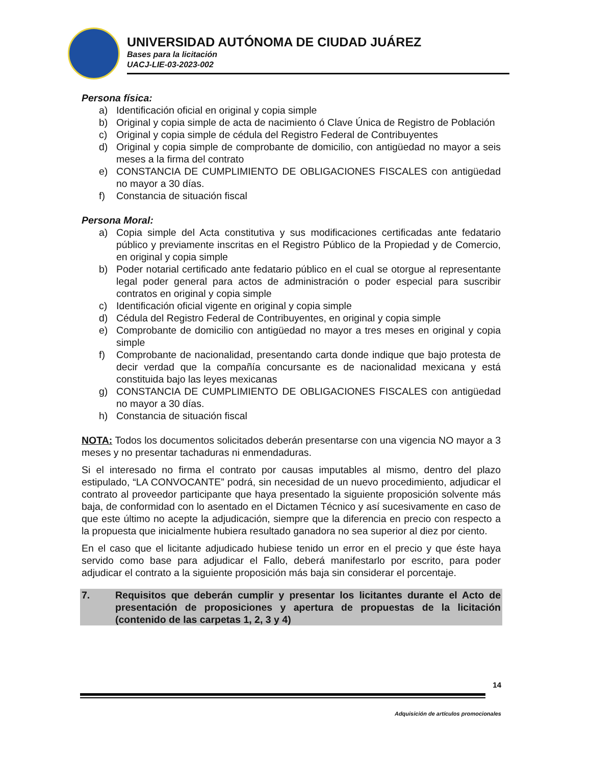UNIVERSIDAD AUTÓNOMA DE CIUDAD JUÁREZ
Bases para la licitación
UACJ-LIE-03-2023-002
Persona física:
a) Identificación oficial en original y copia simple
b) Original y copia simple de acta de nacimiento ó Clave Única de Registro de Población
c) Original y copia simple de cédula del Registro Federal de Contribuyentes
d) Original y copia simple de comprobante de domicilio, con antigüedad no mayor a seis meses a la firma del contrato
e) CONSTANCIA DE CUMPLIMIENTO DE OBLIGACIONES FISCALES con antigüedad no mayor a 30 días.
f) Constancia de situación fiscal
Persona Moral:
a) Copia simple del Acta constitutiva y sus modificaciones certificadas ante fedatario público y previamente inscritas en el Registro Público de la Propiedad y de Comercio, en original y copia simple
b) Poder notarial certificado ante fedatario público en el cual se otorgue al representante legal poder general para actos de administración o poder especial para suscribir contratos en original y copia simple
c) Identificación oficial vigente en original y copia simple
d) Cédula del Registro Federal de Contribuyentes, en original y copia simple
e) Comprobante de domicilio con antigüedad no mayor a tres meses en original y copia simple
f) Comprobante de nacionalidad, presentando carta donde indique que bajo protesta de decir verdad que la compañía concursante es de nacionalidad mexicana y está constituida bajo las leyes mexicanas
g) CONSTANCIA DE CUMPLIMIENTO DE OBLIGACIONES FISCALES con antigüedad no mayor a 30 días.
h) Constancia de situación fiscal
NOTA: Todos los documentos solicitados deberán presentarse con una vigencia NO mayor a 3 meses y no presentar tachaduras ni enmendaduras.
Si el interesado no firma el contrato por causas imputables al mismo, dentro del plazo estipulado, “LA CONVOCANTE” podrá, sin necesidad de un nuevo procedimiento, adjudicar el contrato al proveedor participante que haya presentado la siguiente proposición solvente más baja, de conformidad con lo asentado en el Dictamen Técnico y así sucesivamente en caso de que este último no acepte la adjudicación, siempre que la diferencia en precio con respecto a la propuesta que inicialmente hubiera resultado ganadora no sea superior al diez por ciento.
En el caso que el licitante adjudicado hubiese tenido un error en el precio y que éste haya servido como base para adjudicar el Fallo, deberá manifestarlo por escrito, para poder adjudicar el contrato a la siguiente proposición más baja sin considerar el porcentaje.
7. Requisitos que deberán cumplir y presentar los licitantes durante el Acto de presentación de proposiciones y apertura de propuestas de la licitación (contenido de las carpetas 1, 2, 3 y 4)
14
Adquisición de artículos promocionales